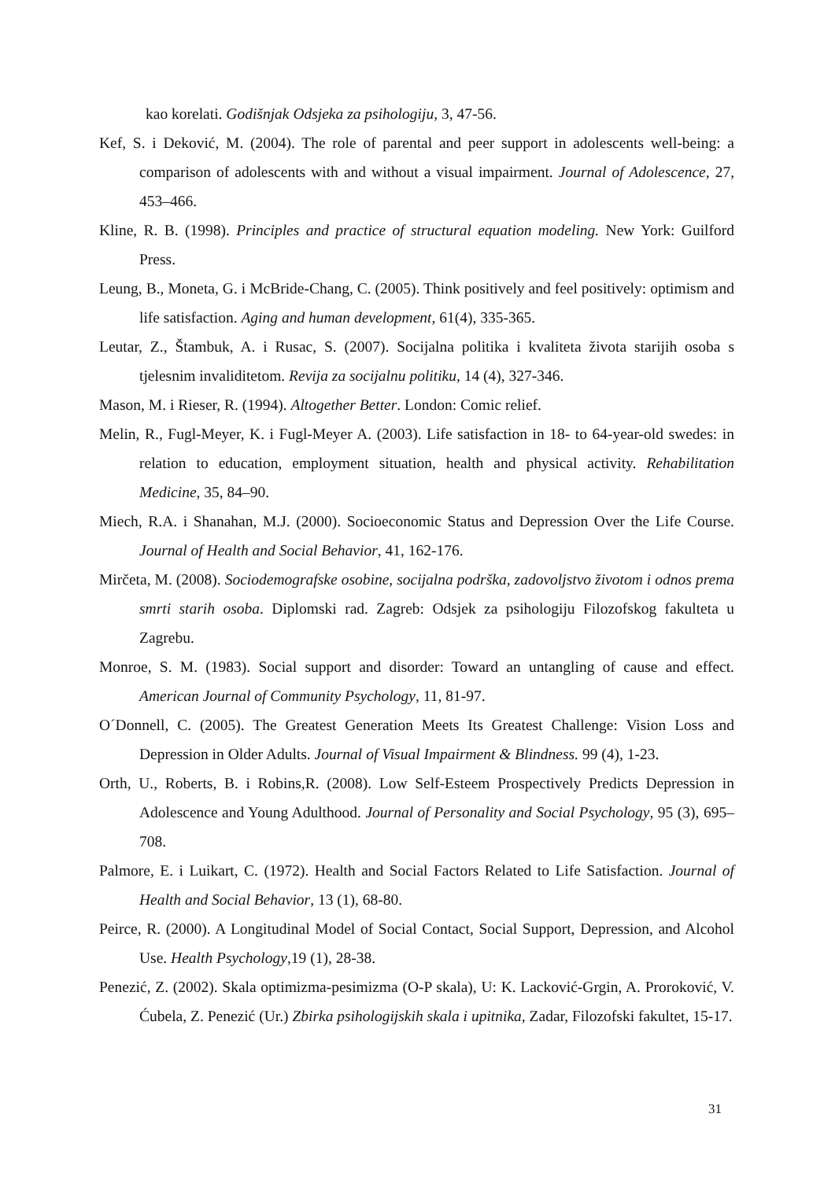kao korelati. Godišnjak Odsjeka za psihologiju, 3, 47-56.
Kef, S. i Deković, M. (2004). The role of parental and peer support in adolescents well-being: a comparison of adolescents with and without a visual impairment. Journal of Adolescence, 27, 453–466.
Kline, R. B. (1998). Principles and practice of structural equation modeling. New York: Guilford Press.
Leung, B., Moneta, G. i McBride-Chang, C. (2005). Think positively and feel positively: optimism and life satisfaction. Aging and human development, 61(4), 335-365.
Leutar, Z., Štambuk, A. i Rusac, S. (2007). Socijalna politika i kvaliteta života starijih osoba s tjelesnim invaliditetom. Revija za socijalnu politiku, 14 (4), 327-346.
Mason, M. i Rieser, R. (1994). Altogether Better. London: Comic relief.
Melin, R., Fugl-Meyer, K. i Fugl-Meyer A. (2003). Life satisfaction in 18- to 64-year-old swedes: in relation to education, employment situation, health and physical activity. Rehabilitation Medicine, 35, 84–90.
Miech, R.A. i Shanahan, M.J. (2000). Socioeconomic Status and Depression Over the Life Course. Journal of Health and Social Behavior, 41, 162-176.
Mirčeta, M. (2008). Sociodemografske osobine, socijalna podrška, zadovoljstvo životom i odnos prema smrti starih osoba. Diplomski rad. Zagreb: Odsjek za psihologiju Filozofskog fakulteta u Zagrebu.
Monroe, S. M. (1983). Social support and disorder: Toward an untangling of cause and effect. American Journal of Community Psychology, 11, 81-97.
O´Donnell, C. (2005). The Greatest Generation Meets Its Greatest Challenge: Vision Loss and Depression in Older Adults. Journal of Visual Impairment & Blindness. 99 (4), 1-23.
Orth, U., Roberts, B. i Robins,R. (2008). Low Self-Esteem Prospectively Predicts Depression in Adolescence and Young Adulthood. Journal of Personality and Social Psychology, 95 (3), 695–708.
Palmore, E. i Luikart, C. (1972). Health and Social Factors Related to Life Satisfaction. Journal of Health and Social Behavior, 13 (1), 68-80.
Peirce, R. (2000). A Longitudinal Model of Social Contact, Social Support, Depression, and Alcohol Use. Health Psychology,19 (1), 28-38.
Penezić, Z. (2002). Skala optimizma-pesimizma (O-P skala), U: K. Lacković-Grgin, A. Proroković, V. Ćubela, Z. Penezić (Ur.) Zbirka psihologijskih skala i upitnika, Zadar, Filozofski fakultet, 15-17.
31